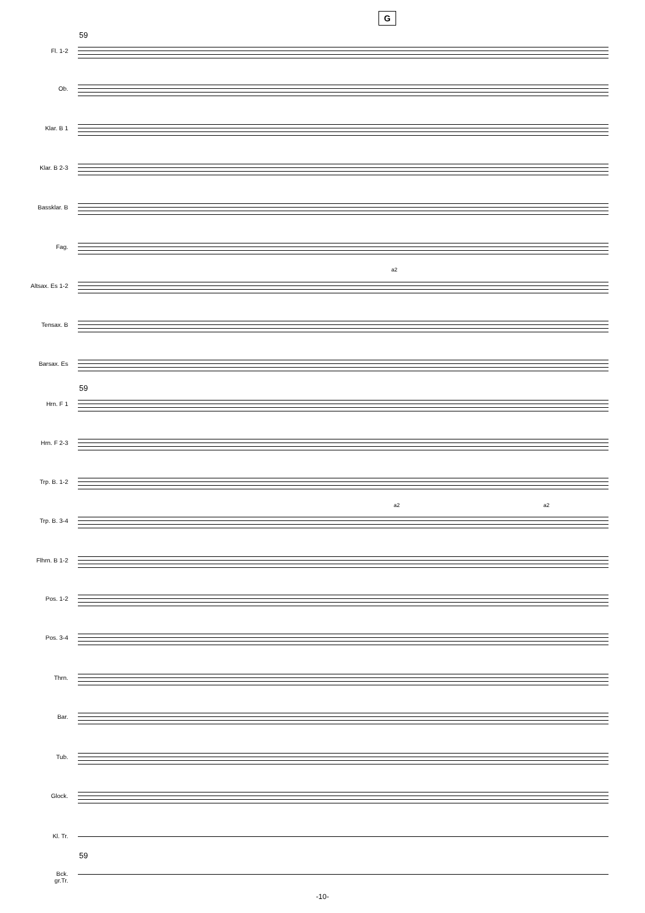G
59
Fl. 1-2
Ob.
Klar. B 1
Klar. B 2-3
Bassklar. B
Fag.
a2
Altsax. Es 1-2
Tensax. B
Barsax. Es
59
Hrn. F 1
Hrn. F 2-3
Trp. B. 1-2
a2 a2
Trp. B. 3-4
Flhrn. B 1-2
Pos. 1-2
Pos. 3-4
Thrn.
Bar.
Tub.
Glock.
Kl. Tr.
59
Bck.
gr.Tr.
-10-